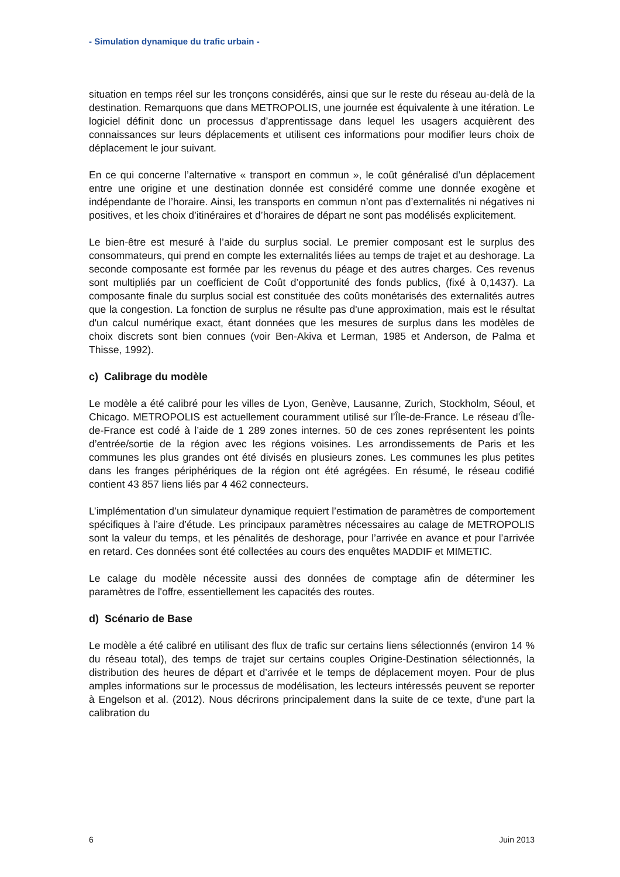- Simulation dynamique du trafic urbain -
situation en temps réel sur les tronçons considérés, ainsi que sur le reste du réseau au-delà de la destination. Remarquons que dans METROPOLIS, une journée est équivalente à une itération. Le logiciel définit donc un processus d’apprentissage dans lequel les usagers acquièrent des connaissances sur leurs déplacements et utilisent ces informations pour modifier leurs choix de déplacement le jour suivant.
En ce qui concerne l’alternative « transport en commun », le coût généralisé d’un déplacement entre une origine et une destination donnée est considéré comme une donnée exogène et indépendante de l’horaire. Ainsi, les transports en commun n’ont pas d’externalités ni négatives ni positives, et les choix d’itinéraires et d’horaires de départ ne sont pas modélisés explicitement.
Le bien-être est mesuré à l’aide du surplus social. Le premier composant est le surplus des consommateurs, qui prend en compte les externalités liées au temps de trajet et au deshorage. La seconde composante est formée par les revenus du péage et des autres charges. Ces revenus sont multipliés par un coefficient de Coût d’opportunité des fonds publics, (fixé à 0,1437). La composante finale du surplus social est constituée des coûts monétarisés des externalités autres que la congestion. La fonction de surplus ne résulte pas d'une approximation, mais est le résultat d'un calcul numérique exact, étant données que les mesures de surplus dans les modèles de choix discrets sont bien connues (voir Ben-Akiva et Lerman, 1985 et Anderson, de Palma et Thisse, 1992).
c) Calibrage du modèle
Le modèle a été calibré pour les villes de Lyon, Genève, Lausanne, Zurich, Stockholm, Séoul, et Chicago. METROPOLIS est actuellement couramment utilisé sur l’Île-de-France. Le réseau d’Île-de-France est codé à l’aide de 1 289 zones internes. 50 de ces zones représentent les points d’entrée/sortie de la région avec les régions voisines. Les arrondissements de Paris et les communes les plus grandes ont été divisés en plusieurs zones. Les communes les plus petites dans les franges périphériques de la région ont été agrégées. En résumé, le réseau codifié contient 43 857 liens liés par 4 462 connecteurs.
L’implémentation d’un simulateur dynamique requiert l’estimation de paramètres de comportement spécifiques à l’aire d’étude. Les principaux paramètres nécessaires au calage de METROPOLIS sont la valeur du temps, et les pénalités de deshorage, pour l’arrivée en avance et pour l’arrivée en retard. Ces données sont été collectées au cours des enquêtes MADDIF et MIMETIC.
Le calage du modèle nécessite aussi des données de comptage afin de déterminer les paramètres de l'offre, essentiellement les capacités des routes.
d) Scénario de Base
Le modèle a été calibré en utilisant des flux de trafic sur certains liens sélectionnés (environ 14 % du réseau total), des temps de trajet sur certains couples Origine-Destination sélectionnés, la distribution des heures de départ et d’arrivée et le temps de déplacement moyen. Pour de plus amples informations sur le processus de modélisation, les lecteurs intéressés peuvent se reporter à Engelson et al. (2012). Nous décrirons principalement dans la suite de ce texte, d'une part la calibration du
6 Juin 2013